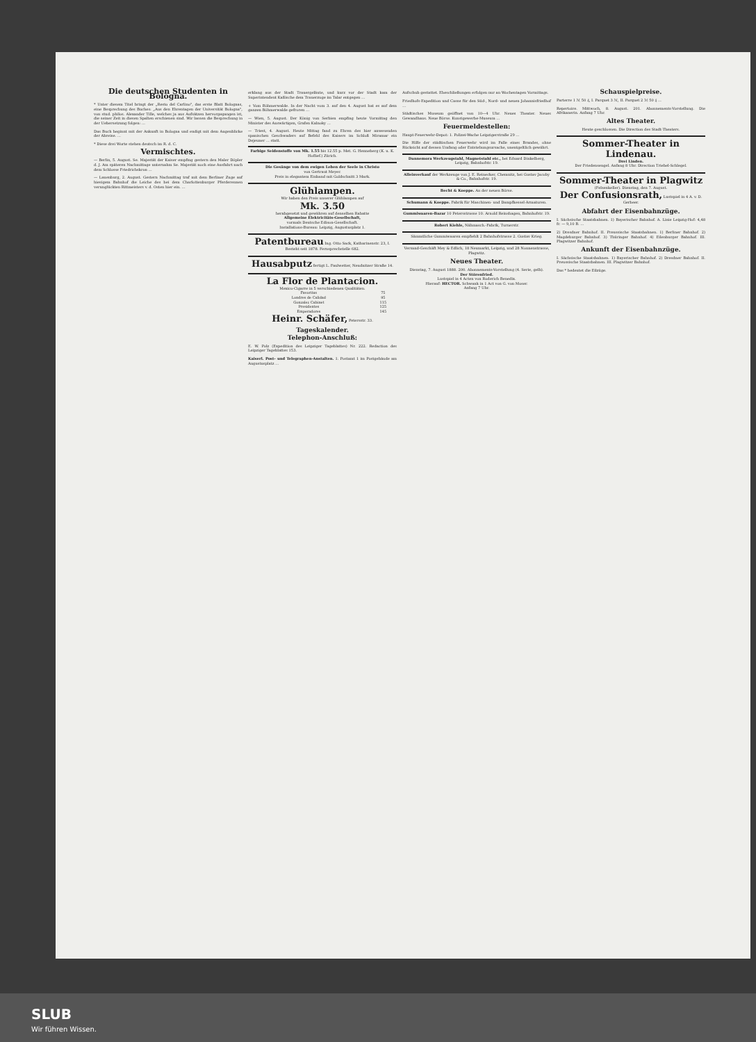Die deutschen Studenten in Bologna.
* Unter diesem Titel bringt der „Resto del Carlino", das erste Blatt Bolognas, eine Besprechung des Buches: „Aus den Ehrentagen der Universität Bologna", von stud. philos. Alexander Tille, welches ja aus Aufsätzen hervorgegangen ist, die seiner Zeit in diesen Spalten erschienen sind. Wir lassen die Besprechung in der Uebersetzung folgen: …
Das Buch beginnt mit der Ankunft in Bologna und endigt mit dem Augenblicke der Abreise. …
* Diese drei Worte stehen deutsch im R. d. C.
Vermischtes.
— Berlin, 5. August. Se. Majestät der Kaiser empfing gestern den Maler Döpler d. J. Am späteren Nachmittage unternahm Se. Majestät noch eine Ausfahrt nach dem Schlosse Friedrichskron …
— Lauenburg, 2. August. Gestern Nachmittag traf mit dem Berliner Zuge auf hiesigem Bahnhof die Leiche des bei dem Charlottenburger Pferderennen verunglückten Rittmeisters v. d. Osten hier ein. …
erklang aus der Stadt Trauergeläute, und kurz vor der Stadt kam der Superintendent Kaßische dem Trauerzuge im Talar entgegen …
+ Vom Böhmerwalde. In der Nacht vom 3. auf den 4. August hat es auf dem ganzen Böhmerwalde gefroren …
— Wien, 5. August. Der König von Serbien empfing heute Vormittag den Minister des Auswärtigen, Grafen Kalnoky …
— Triest, 4. August. Heute Mittag fand zu Ehren des hier anwesenden spanischen Geschwaders auf Befehl des Kaisers im Schloß Miramar ein Dejeuner … statt.
Farbige Seidenstoffe von Mk. 1.55 bis 12.55 p. Met. G. Henneberg (K. u. K. Hoflief.) Zürich.
Die Gesänge von dem ewigen Leben der Seele in Christo
von Gertraut Meyer.
Preis in elegantem Einband mit Goldschnitt 3 Mark.
Glühlampen.
Wir haben den Preis unserer Glühlampen auf
Mk. 3.50
herabgesetzt und gewähren auf denselben Rabatte
Allgemeine Elektricitäts-Gesellschaft,
vormals Deutsche Edison-Gesellschaft.
Installations-Bureau: Leipzig, Augustusplatz 1.
Patentbureau Ing. Otto Sack, Katharinenstr. 23, I. Besteht seit 1878. Fernsprechstelle 682.
Hausabputz fertigt L. Faulwetter, Neudnitzer Straße 14.
La Flor de Plantacion.
Mexico-Cigarre in 5 verschiedenen Qualitäten.
| Favoritas | 75 |
| Londres de Calidad | 95 |
| Gonzalez Cabinet | 115 |
| Presidentes | 125 |
| Emperadores | 145 |
Heinr. Schäfer, Petersstr. 33.
Tageskalender.
Telephon-Anschluß:
E. W. Polz (Expedition des Leipziger Tageblattes) Nr. 222. Redaction des Leipziger Tageblattes 153.
Kaiserl. Post- und Telegraphen-Anstalten. 1. Postamt 1 im Postgebäude am Augustusplatz …
Aufschub gestattet. Eheschließungen erfolgen nur an Wochentagen Vormittags.
Friedhofs-Expedition und Casse für den Süd-, Nord- und neuen Johannisfriedhof …
Städtisches Museum geöffnet von 10—4 Uhr. Neues Theater. Neues Gewandhaus. Neue Börse. Kunstgewerbe-Museum …
Feuermeldestellen:
Haupt-Feuerwehr-Depot: 1. Polizei-Wache Leipzigerstraße 29 …
Die Hilfe der städtischen Feuerwehr wird im Falle eines Brandes, ohne Rücksicht auf dessen Umfang oder Entstehungsursache, unentgeltlich gewährt.
Dannemora Werkzeugstahl, Magnetstahl etc., bei Eduard Dinkelberg, Leipzig, Bahnhofstr. 19.
Alleinverkauf der Werkzeuge von J. E. Reinecker, Chemnitz, bei Gustav Jacoby & Co., Bahnhofstr. 19.
Becht & Koeppe. An der neuen Börse.
Schumann & Koeppe. Fabrik für Maschinen- und Dampfkessel-Armaturen.
Gummiwaaren-Bazar 10 Petersstrasse 10. Arnold Reinshagen, Bahnhofstr. 19.
Robert Kiehle, Nähmasch.-Fabrik, Turnerstr.
Sämmtliche Gummiwaaren empfiehlt 2 Bahnhofstrasse 2. Gustav Krieg.
Versand-Geschäft Mey & Edlich, 18 Neumarkt, Leipzig, und 28 Nonnenstrasse, Plagwitz.
Neues Theater.
Dienstag, 7. August 1888. 200. Abonnements-Vorstellung (4. Serie, gelb).
Der Störenfried.
Lustspiel in 4 Acten von Roderich Benedix.
Hierauf: HECTOR. Schwank in 1 Act von G. von Moser.
Anfang 7 Uhr.
Schauspielpreise.
Parterre 1 ℳ 50 ₰, I. Parquet 3 ℳ, II. Parquet 2 ℳ 50 ₰ …
Repertoire. Mittwoch, 8. August. 201. Abonnements-Vorstellung. Die Afrikanerin. Anfang 7 Uhr.
Altes Theater.
Heute geschlossen. Die Direction des Stadt-Theaters.
Sommer-Theater in Lindenau.
Drei Linden.
Der Friedensengel. Anfang 8 Uhr. Direction Triebel-Schlegel.
Sommer-Theater in Plagwitz
(Felsenkeller). Dienstag, den 7. August.
Der Confusionsrath, Lustspiel in 4 A. v. D. Gerbeer.
Abfahrt der Eisenbahnzüge.
I. Sächsische Staatsbahnen. 1) Bayerischer Bahnhof. A. Linie Leipzig-Hof: 4,48 fr. — 9,10 B. …
2) Dresdner Bahnhof. II. Preussische Staatsbahnen. 1) Berliner Bahnhof. 2) Magdeburger Bahnhof. 3) Thüringer Bahnhof. 4) Eilenburger Bahnhof. III. Plagwitzer Bahnhof.
Ankunft der Eisenbahnzüge.
I. Sächsische Staatsbahnen. 1) Bayerischer Bahnhof. 2) Dresdner Bahnhof. II. Preussische Staatsbahnen. III. Plagwitzer Bahnhof.
Das * bedeutet die Eilzüge.
SLUB
Wir führen Wissen.